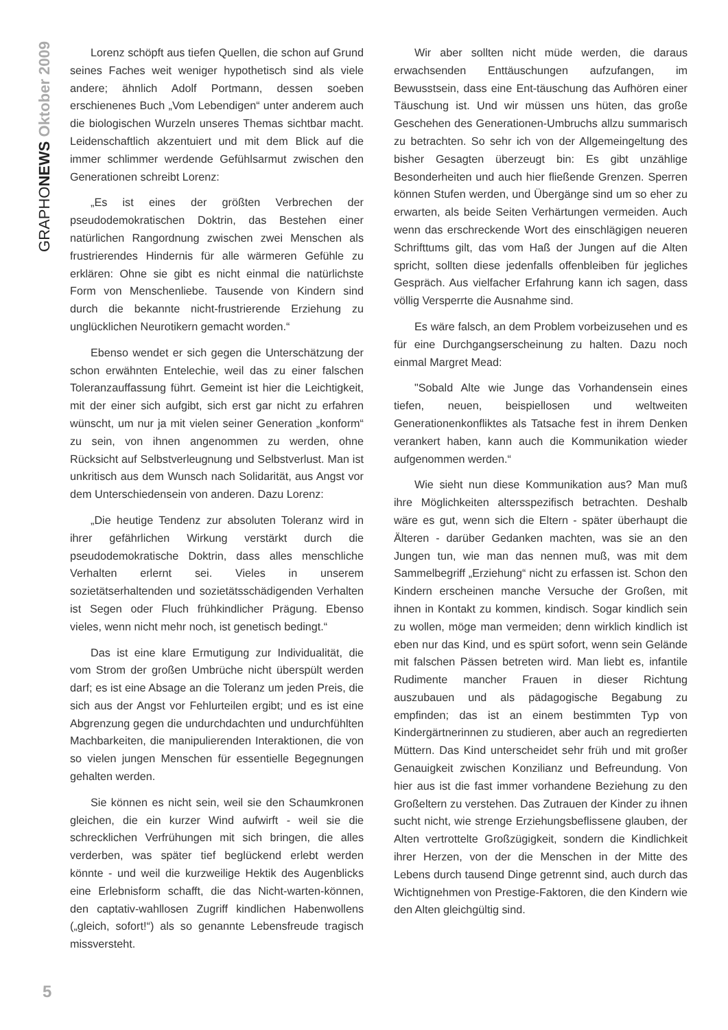GRAPHONEWS Oktober 2009
Lorenz schöpft aus tiefen Quellen, die schon auf Grund seines Faches weit weniger hypothetisch sind als viele andere; ähnlich Adolf Portmann, dessen soeben erschienenes Buch „Vom Lebendigen“ unter anderem auch die biologischen Wurzeln unseres Themas sichtbar macht. Leidenschaftlich akzentuiert und mit dem Blick auf die immer schlimmer werdende Gefühlsarmut zwischen den Generationen schreibt Lorenz:
„Es ist eines der größten Verbrechen der pseudodemokratischen Doktrin, das Bestehen einer natürlichen Rangordnung zwischen zwei Menschen als frustrierendes Hindernis für alle wärmeren Gefühle zu erklären: Ohne sie gibt es nicht einmal die natürlichste Form von Menschenliebe. Tausende von Kindern sind durch die bekannte nicht-frustrierende Erziehung zu unglücklichen Neurotikern gemacht worden.“
Ebenso wendet er sich gegen die Unterschätzung der schon erwähnten Entelechie, weil das zu einer falschen Toleranzauffassung führt. Gemeint ist hier die Leichtigkeit, mit der einer sich aufgibt, sich erst gar nicht zu erfahren wünscht, um nur ja mit vielen seiner Generation „konform“ zu sein, von ihnen angenommen zu werden, ohne Rücksicht auf Selbstverleugnung und Selbstverlust. Man ist unkritisch aus dem Wunsch nach Solidarität, aus Angst vor dem Unterschiedensein von anderen. Dazu Lorenz:
„Die heutige Tendenz zur absoluten Toleranz wird in ihrer gefährlichen Wirkung verstärkt durch die pseudodemokratische Doktrin, dass alles menschliche Verhalten erlernt sei. Vieles in unserem sozietätserhaltenden und sozietätsschädigenden Verhalten ist Segen oder Fluch frühkindlicher Prägung. Ebenso vieles, wenn nicht mehr noch, ist genetisch bedingt.“
Das ist eine klare Ermutigung zur Individualität, die vom Strom der großen Umbrüche nicht überspült werden darf; es ist eine Absage an die Toleranz um jeden Preis, die sich aus der Angst vor Fehlurteilen ergibt; und es ist eine Abgrenzung gegen die undurchdachten und undurchfühlten Machbarkeiten, die manipulierenden Interaktionen, die von so vielen jungen Menschen für essentielle Begegnungen gehalten werden.
Sie können es nicht sein, weil sie den Schaumkronen gleichen, die ein kurzer Wind aufwirft - weil sie die schrecklichen Verfrühungen mit sich bringen, die alles verderben, was später tief beglückend erlebt werden könnte - und weil die kurzweilige Hektik des Augenblicks eine Erlebnisform schafft, die das Nicht-warten-können, den captativ-wahllosen Zugriff kindlichen Habenwollens („gleich, sofort!“) als so genannte Lebensfreude tragisch missversteht.
Wir aber sollten nicht müde werden, die daraus erwachsenden Enttäuschungen aufzufangen, im Bewusstsein, dass eine Ent-täuschung das Aufhören einer Täuschung ist. Und wir müssen uns hüten, das große Geschehen des Generationen-Umbruchs allzu summarisch zu betrachten. So sehr ich von der Allgemeingeltung des bisher Gesagten überzeugt bin: Es gibt unzählige Besonderheiten und auch hier fließende Grenzen. Sperren können Stufen werden, und Übergänge sind um so eher zu erwarten, als beide Seiten Verhärtungen vermeiden. Auch wenn das erschreckende Wort des einschlägigen neueren Schrifttums gilt, das vom Haß der Jungen auf die Alten spricht, sollten diese jedenfalls offenbleiben für jegliches Gespräch. Aus vielfacher Erfahrung kann ich sagen, dass völlig Versperrte die Ausnahme sind.
Es wäre falsch, an dem Problem vorbeizusehen und es für eine Durchgangserscheinung zu halten. Dazu noch einmal Margret Mead:
"Sobald Alte wie Junge das Vorhandensein eines tiefen, neuen, beispiellosen und weltweiten Generationenkonfliktes als Tatsache fest in ihrem Denken verankert haben, kann auch die Kommunikation wieder aufgenommen werden.“
Wie sieht nun diese Kommunikation aus? Man muß ihre Möglichkeiten altersspezifisch betrachten. Deshalb wäre es gut, wenn sich die Eltern - später überhaupt die Älteren - darüber Gedanken machten, was sie an den Jungen tun, wie man das nennen muß, was mit dem Sammelbegriff „Erziehung“ nicht zu erfassen ist. Schon den Kindern erscheinen manche Versuche der Großen, mit ihnen in Kontakt zu kommen, kindisch. Sogar kindlich sein zu wollen, möge man vermeiden; denn wirklich kindlich ist eben nur das Kind, und es spürt sofort, wenn sein Gelände mit falschen Pässen betreten wird. Man liebt es, infantile Rudimente mancher Frauen in dieser Richtung auszubauen und als pädagogische Begabung zu empfinden; das ist an einem bestimmten Typ von Kindergärtnerinnen zu studieren, aber auch an regredierten Müttern. Das Kind unterscheidet sehr früh und mit großer Genauigkeit zwischen Konzilianz und Befreundung. Von hier aus ist die fast immer vorhandene Beziehung zu den Großeltern zu verstehen. Das Zutrauen der Kinder zu ihnen sucht nicht, wie strenge Erziehungsbeflissene glauben, der Alten vertrottelte Großzügigkeit, sondern die Kindlichkeit ihrer Herzen, von der die Menschen in der Mitte des Lebens durch tausend Dinge getrennt sind, auch durch das Wichtignehmen von Prestige-Faktoren, die den Kindern wie den Alten gleichgültig sind.
5